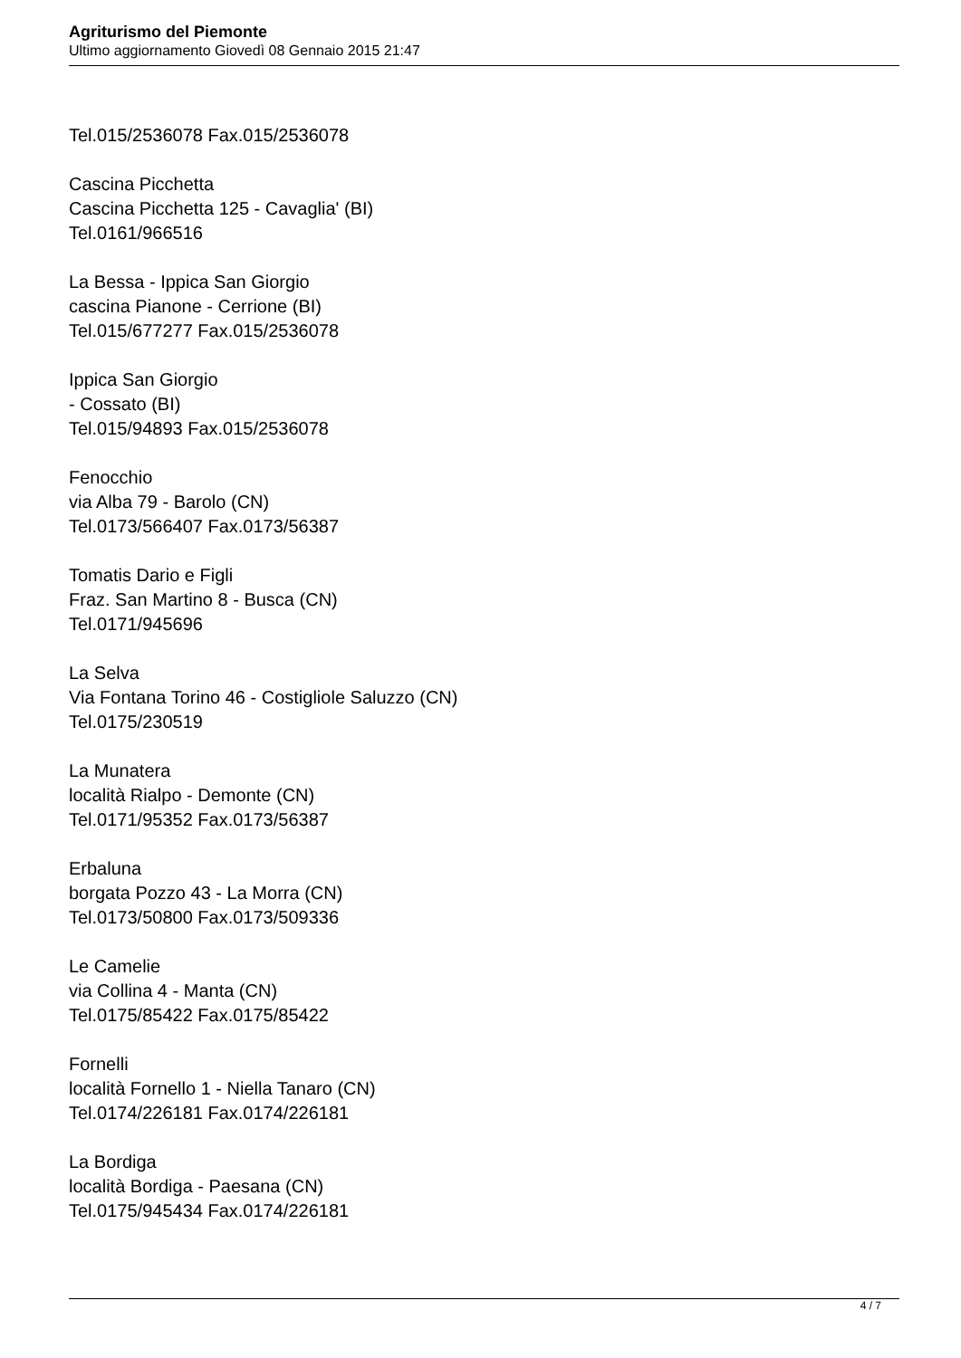Agriturismo del Piemonte
Ultimo aggiornamento Giovedì 08 Gennaio 2015 21:47
Tel.015/2536078 Fax.015/2536078
Cascina Picchetta
Cascina Picchetta 125 - Cavaglia' (BI)
Tel.0161/966516
La Bessa - Ippica San Giorgio
cascina Pianone - Cerrione (BI)
Tel.015/677277 Fax.015/2536078
Ippica San Giorgio
- Cossato (BI)
Tel.015/94893 Fax.015/2536078
Fenocchio
via Alba 79 - Barolo (CN)
Tel.0173/566407 Fax.0173/56387
Tomatis Dario e Figli
Fraz. San Martino 8 - Busca (CN)
Tel.0171/945696
La Selva
Via Fontana Torino 46 - Costigliole Saluzzo (CN)
Tel.0175/230519
La Munatera
località Rialpo - Demonte (CN)
Tel.0171/95352 Fax.0173/56387
Erbaluna
borgata Pozzo 43 - La Morra (CN)
Tel.0173/50800 Fax.0173/509336
Le Camelie
via Collina 4 - Manta (CN)
Tel.0175/85422 Fax.0175/85422
Fornelli
località Fornello 1 - Niella Tanaro (CN)
Tel.0174/226181 Fax.0174/226181
La Bordiga
località Bordiga - Paesana (CN)
Tel.0175/945434 Fax.0174/226181
4 / 7